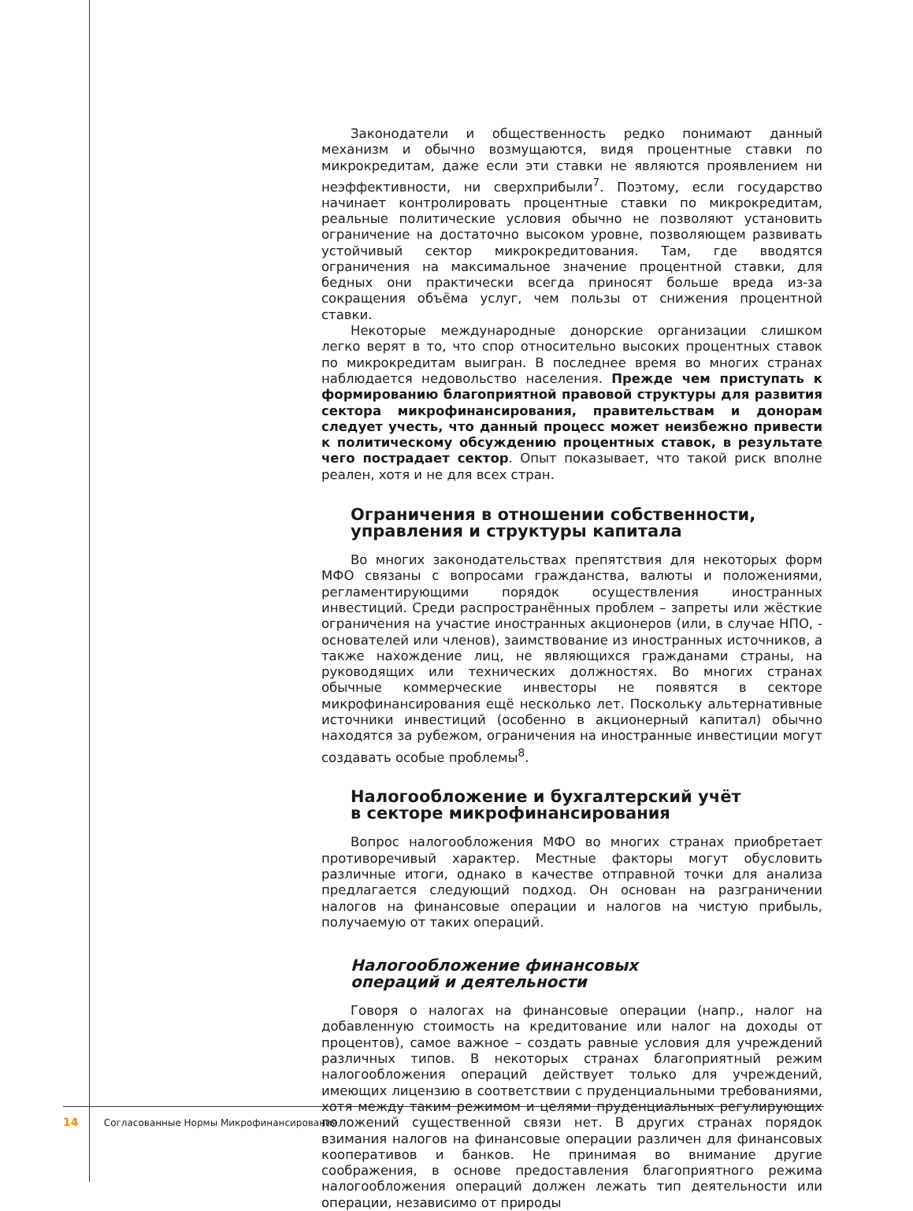Законодатели и общественность редко понимают данный механизм и обычно возмущаются, видя процентные ставки по микрокредитам, даже если эти ставки не являются проявлением ни неэффективности, ни сверхприбыли<sup>7</sup>. Поэтому, если государство начинает контролировать процентные ставки по микрокредитам, реальные политические условия обычно не позволяют установить ограничение на достаточно высоком уровне, позволяющем развивать устойчивый сектор микрокредитования. Там, где вводятся ограничения на максимальное значение процентной ставки, для бедных они практически всегда приносят больше вреда из-за сокращения объёма услуг, чем пользы от снижения процентной ставки.
Некоторые международные донорские организации слишком легко верят в то, что спор относительно высоких процентных ставок по микрокредитам выигран. В последнее время во многих странах наблюдается недовольство населения. Прежде чем приступать к формированию благоприятной правовой структуры для развития сектора микрофинансирования, правительствам и донорам следует учесть, что данный процесс может неизбежно привести к политическому обсуждению процентных ставок, в результате чего пострадает сектор. Опыт показывает, что такой риск вполне реален, хотя и не для всех стран.
Ограничения в отношении собственности,
управления и структуры капитала
Во многих законодательствах препятствия для некоторых форм МФО связаны с вопросами гражданства, валюты и положениями, регламентирующими порядок осуществления иностранных инвестиций. Среди распространённых проблем – запреты или жёсткие ограничения на участие иностранных акционеров (или, в случае НПО, - основателей или членов), заимствование из иностранных источников, а также нахождение лиц, не являющихся гражданами страны, на руководящих или технических должностях. Во многих странах обычные коммерческие инвесторы не появятся в секторе микрофинансирования ещё несколько лет. Поскольку альтернативные источники инвестиций (особенно в акционерный капитал) обычно находятся за рубежом, ограничения на иностранные инвестиции могут создавать особые проблемы<sup>8</sup>.
Налогообложение и бухгалтерский учёт
в секторе микрофинансирования
Вопрос налогообложения МФО во многих странах приобретает противоречивый характер. Местные факторы могут обусловить различные итоги, однако в качестве отправной точки для анализа предлагается следующий подход. Он основан на разграничении налогов на финансовые операции и налогов на чистую прибыль, получаемую от таких операций.
Налогообложение финансовых
операций и деятельности
Говоря о налогах на финансовые операции (напр., налог на добавленную стоимость на кредитование или налог на доходы от процентов), самое важное – создать равные условия для учреждений различных типов. В некоторых странах благоприятный режим налогообложения операций действует только для учреждений, имеющих лицензию в соответствии с пруденциальными требованиями, хотя между таким режимом и целями пруденциальных регулирующих положений существенной связи нет. В других странах порядок взимания налогов на финансовые операции различен для финансовых кооперативов и банков. Не принимая во внимание другие соображения, в основе предоставления благоприятного режима налогообложения операций должен лежать тип деятельности или операции, независимо от природы
14 Согласованные Нормы Микрофинансирования